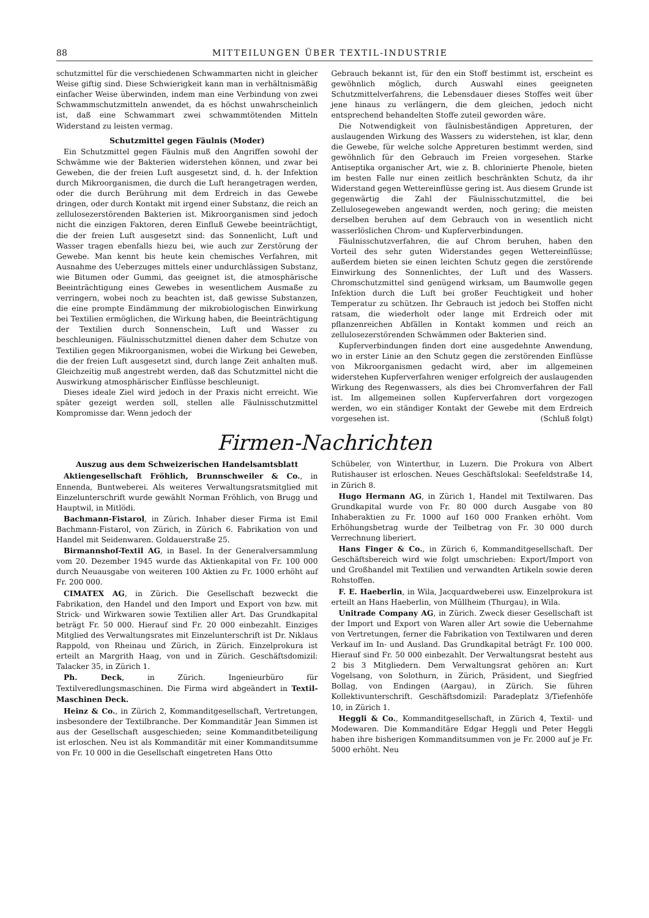88 MITTEILUNGEN ÜBER TEXTIL-INDUSTRIE
schutzmittel für die verschiedenen Schwammarten nicht in gleicher Weise giftig sind. Diese Schwierigkeit kann man in verhältnismäßig einfacher Weise überwinden, indem man eine Verbindung von zwei Schwammschutzmitteln anwendet, da es höchst unwahrscheinlich ist, daß eine Schwammart zwei schwammtötenden Mitteln Widerstand zu leisten vermag.
Schutzmittel gegen Fäulnis (Moder)
Ein Schutzmittel gegen Fäulnis muß den Angriffen sowohl der Schwämme wie der Bakterien widerstehen können, und zwar bei Geweben, die der freien Luft ausgesetzt sind, d. h. der Infektion durch Mikroorganismen, die durch die Luft herangetragen werden, oder die durch Berührung mit dem Erdreich in das Gewebe dringen, oder durch Kontakt mit irgend einer Substanz, die reich an zellulosezerstörenden Bakterien ist. Mikroorganismen sind jedoch nicht die einzigen Faktoren, deren Einfluß Gewebe beeinträchtigt, die der freien Luft ausgesetzt sind: das Sonnenlicht, Luft und Wasser tragen ebenfalls hiezu bei, wie auch zur Zerstörung der Gewebe. Man kennt bis heute kein chemisches Verfahren, mit Ausnahme des Ueberzuges mittels einer undurchlässigen Substanz, wie Bitumen oder Gummi, das geeignet ist, die atmosphärische Beeinträchtigung eines Gewebes in wesentlichem Ausmaße zu verringern, wobei noch zu beachten ist, daß gewisse Substanzen, die eine prompte Eindämmung der mikrobiologischen Einwirkung bei Textilien ermöglichen, die Wirkung haben, die Beeinträchtigung der Textilien durch Sonnenschein, Luft und Wasser zu beschleunigen. Fäulnisschutzmittel dienen daher dem Schutze von Textilien gegen Mikroorganismen, wobei die Wirkung bei Geweben, die der freien Luft ausgesetzt sind, durch lange Zeit anhalten muß. Gleichzeitig muß angestrebt werden, daß das Schutzmittel nicht die Auswirkung atmosphärischer Einflüsse beschleunigt.
Dieses ideale Ziel wird jedoch in der Praxis nicht erreicht. Wie später gezeigt werden soll, stellen alle Fäulnisschutzmittel Kompromisse dar. Wenn jedoch der
Gebrauch bekannt ist, für den ein Stoff bestimmt ist, erscheint es gewöhnlich möglich, durch Auswahl eines geeigneten Schutzmittelverfahrens, die Lebensdauer dieses Stoffes weit über jene hinaus zu verlängern, die dem gleichen, jedoch nicht entsprechend behandelten Stoffe zuteil geworden wäre.
Die Notwendigkeit von fäulnisbeständigen Appreturen, der auslaugenden Wirkung des Wassers zu widerstehen, ist klar, denn die Gewebe, für welche solche Appreturen bestimmt werden, sind gewöhnlich für den Gebrauch im Freien vorgesehen. Starke Antiseptika organischer Art, wie z. B. chlorinierte Phenole, bieten im besten Falle nur einen zeitlich beschränkten Schutz, da ihr Widerstand gegen Wettereinflüsse gering ist. Aus diesem Grunde ist gegenwärtig die Zahl der Fäulnisschutzmittel, die bei Zellulosegeweben angewandt werden, noch gering; die meisten derselben beruhen auf dem Gebrauch von in wesentlich nicht wasserlöslichen Chrom- und Kupferverbindungen.
Fäulnisschutzverfahren, die auf Chrom beruhen, haben den Vorteil des sehr guten Widerstandes gegen Wettereinflüsse; außerdem bieten sie einen leichten Schutz gegen die zerstörende Einwirkung des Sonnenlichtes, der Luft und des Wassers. Chromschutzmittel sind genügend wirksam, um Baumwolle gegen Infektion durch die Luft bei großer Feuchtigkeit und hoher Temperatur zu schützen. Ihr Gebrauch ist jedoch bei Stoffen nicht ratsam, die wiederholt oder lange mit Erdreich oder mit pflanzenreichen Abfällen in Kontakt kommen und reich an zellulosezerstörenden Schwämmen oder Bakterien sind.
Kupferverbindungen finden dort eine ausgedehnte Anwendung, wo in erster Linie an den Schutz gegen die zerstörenden Einflüsse von Mikroorganismen gedacht wird, aber im allgemeinen widerstehen Kupferverfahren weniger erfolgreich der auslaugenden Wirkung des Regenwassers, als dies bei Chromverfahren der Fall ist. Im allgemeinen sollen Kupferverfahren dort vorgezogen werden, wo ein ständiger Kontakt der Gewebe mit dem Erdreich vorgesehen ist. (Schluß folgt)
Firmen-Nachrichten
Auszug aus dem Schweizerischen Handelsamtsblatt
Aktiengesellschaft Fröhlich, Brunnschweiler & Co., in Ennenda, Buntweberei. Als weiteres Verwaltungsratsmitglied mit Einzelunterschrift wurde gewählt Norman Fröhlich, von Brugg und Hauptwil, in Mitlödi.
Bachmann-Fistarol, in Zürich. Inhaber dieser Firma ist Emil Bachmann-Fistarol, von Zürich, in Zürich 6. Fabrikation von und Handel mit Seidenwaren. Goldauerstraße 25.
Birmannshof-Textil AG, in Basel. In der Generalversammlung vom 20. Dezember 1945 wurde das Aktienkapital von Fr. 100 000 durch Neuausgabe von weiteren 100 Aktien zu Fr. 1000 erhöht auf Fr. 200 000.
CIMATEX AG, in Zürich. Die Gesellschaft bezweckt die Fabrikation, den Handel und den Import und Export von bzw. mit Strick- und Wirkwaren sowie Textilien aller Art. Das Grundkapital beträgt Fr. 50 000. Hierauf sind Fr. 20 000 einbezahlt. Einziges Mitglied des Verwaltungsrates mit Einzelunterschrift ist Dr. Niklaus Rappold, von Rheinau und Zürich, in Zürich. Einzelprokura ist erteilt an Margrith Haag, von und in Zürich. Geschäftsdomizil: Talacker 35, in Zürich 1.
Ph. Deck, in Zürich. Ingenieurbüro für Textilveredlungsmaschinen. Die Firma wird abgeändert in Textil-Maschinen Deck.
Heinz & Co., in Zürich 2, Kommanditgesellschaft, Vertretungen, insbesondere der Textilbranche. Der Kommanditär Jean Simmen ist aus der Gesellschaft ausgeschieden; seine Kommanditbeteiligung ist erloschen. Neu ist als Kommanditär mit einer Kommanditsumme von Fr. 10 000 in die Gesellschaft eingetreten Hans Otto
Schübeler, von Winterthur, in Luzern. Die Prokura von Albert Rutishauser ist erloschen. Neues Geschäftslokal: Seefeldstraße 14, in Zürich 8.
Hugo Hermann AG, in Zürich 1, Handel mit Textilwaren. Das Grundkapital wurde von Fr. 80 000 durch Ausgabe von 80 Inhaberaktien zu Fr. 1000 auf 160 000 Franken erhöht. Vom Erhöhungsbetrag wurde der Teilbetrag von Fr. 30 000 durch Verrechnung liberiert.
Hans Finger & Co., in Zürich 6, Kommanditgesellschaft. Der Geschäftsbereich wird wie folgt umschrieben: Export/Import von und Großhandel mit Textilien und verwandten Artikeln sowie deren Rohstoffen.
F. E. Haeberlin, in Wila, Jacquardweberei usw. Einzelprokura ist erteilt an Hans Haeberlin, von Müllheim (Thurgau), in Wila.
Unitrade Company AG, in Zürich. Zweck dieser Gesellschaft ist der Import und Export von Waren aller Art sowie die Uebernahme von Vertretungen, ferner die Fabrikation von Textilwaren und deren Verkauf im In- und Ausland. Das Grundkapital beträgt Fr. 100 000. Hierauf sind Fr. 50 000 einbezahlt. Der Verwaltungsrat besteht aus 2 bis 3 Mitgliedern. Dem Verwaltungsrat gehören an: Kurt Vogelsang, von Solothurn, in Zürich, Präsident, und Siegfried Bollag, von Endingen (Aargau), in Zürich. Sie führen Kollektivunterschrift. Geschäftsdomizil: Paradeplatz 3/Tiefenhöfe 10, in Zürich 1.
Heggli & Co., Kommanditgesellschaft, in Zürich 4, Textil- und Modewaren. Die Kommanditäre Edgar Heggli und Peter Heggli haben ihre bisherigen Kommanditsummen von je Fr. 2000 auf je Fr. 5000 erhöht. Neu